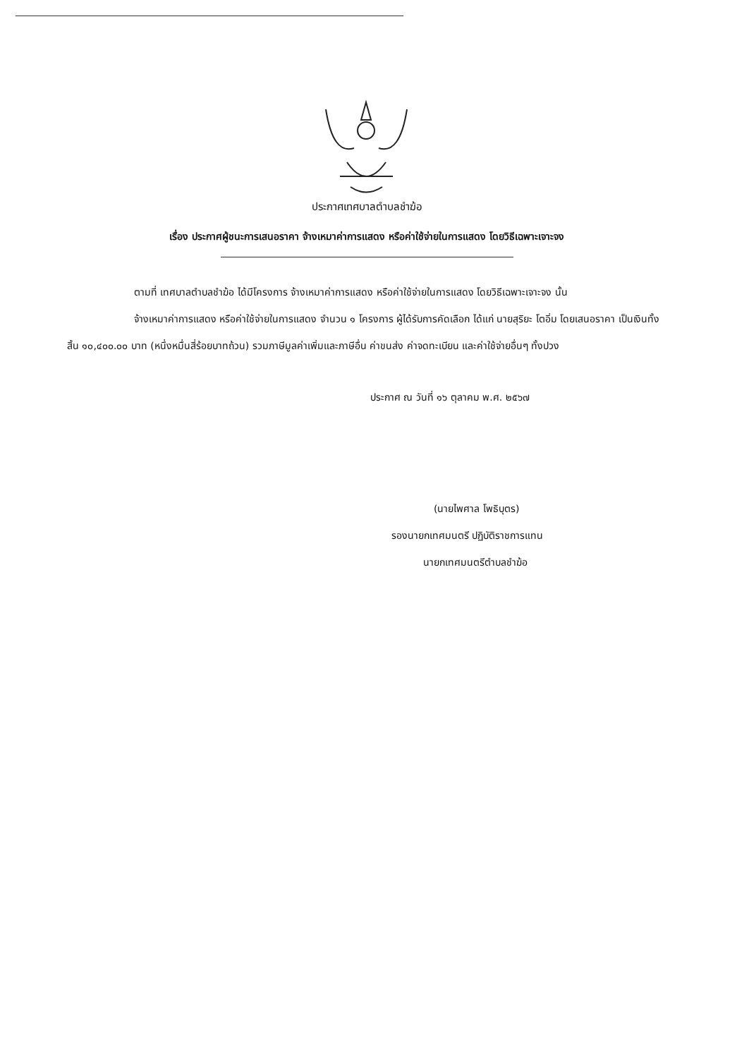ประกาศเทศบาลตำบลชำฆ้อ
เรื่อง ประกาศผู้ชนะการเสนอราคา จ้างเหมาค่าการแสดง หรือค่าใช้จ่ายในการแสดง โดยวิธีเฉพาะเจาะจง
ตามที่ เทศบาลตำบลชำฆ้อ ได้มีโครงการ จ้างเหมาค่าการแสดง หรือค่าใช้จ่ายในการแสดง โดยวิธีเฉพาะเจาะจง นั้น
จ้างเหมาค่าการแสดง หรือค่าใช้จ่ายในการแสดง จำนวน ๑ โครงการ ผู้ได้รับการคัดเลือก ได้แก่ นายสุริยะ โตอิ่ม โดยเสนอราคา เป็นเงินทั้งสิ้น ๑๐,๔๐๐.๐๐ บาท (หนึ่งหมื่นสี่ร้อยบาทถ้วน) รวมภาษีมูลค่าเพิ่มและภาษีอื่น ค่าขนส่ง ค่าจดทะเบียน และค่าใช้จ่ายอื่นๆ ทั้งปวง
ประกาศ ณ วันที่ ๑๖ ตุลาคม พ.ศ. ๒๕๖๗
(นายไพศาล โพธิบุตร)
รองนายกเทศมนตรี ปฏิบัติราชการแทน
นายกเทศมนตรีตำบลชำฆ้อ